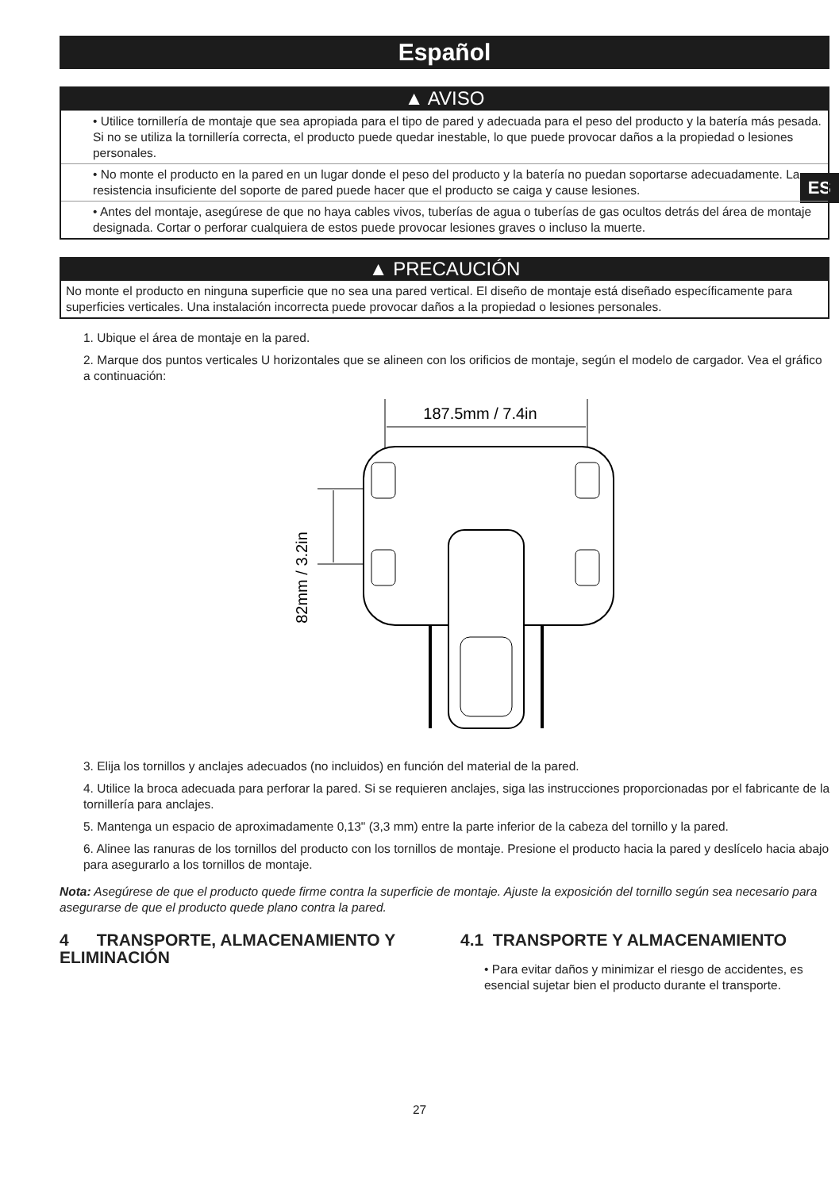ES
Español
▲ AVISO
• Utilice tornillería de montaje que sea apropiada para el tipo de pared y adecuada para el peso del producto y la batería más pesada. Si no se utiliza la tornillería correcta, el producto puede quedar inestable, lo que puede provocar daños a la propiedad o lesiones personales.
• No monte el producto en la pared en un lugar donde el peso del producto y la batería no puedan soportarse adecuadamente. La resistencia insuficiente del soporte de pared puede hacer que el producto se caiga y cause lesiones.
• Antes del montaje, asegúrese de que no haya cables vivos, tuberías de agua o tuberías de gas ocultos detrás del área de montaje designada. Cortar o perforar cualquiera de estos puede provocar lesiones graves o incluso la muerte.
▲ PRECAUCIÓN
No monte el producto en ninguna superficie que no sea una pared vertical. El diseño de montaje está diseñado específicamente para superficies verticales. Una instalación incorrecta puede provocar daños a la propiedad o lesiones personales.
1. Ubique el área de montaje en la pared.
2. Marque dos puntos verticales U horizontales que se alineen con los orificios de montaje, según el modelo de cargador. Vea el gráfico a continuación:
187.5mm / 7.4in
82mm / 3.2in
3. Elija los tornillos y anclajes adecuados (no incluidos) en función del material de la pared.
4. Utilice la broca adecuada para perforar la pared. Si se requieren anclajes, siga las instrucciones proporcionadas por el fabricante de la tornillería para anclajes.
5. Mantenga un espacio de aproximadamente 0,13" (3,3 mm) entre la parte inferior de la cabeza del tornillo y la pared.
6. Alinee las ranuras de los tornillos del producto con los tornillos de montaje. Presione el producto hacia la pared y deslícelo hacia abajo para asegurarlo a los tornillos de montaje.
Nota: Asegúrese de que el producto quede firme contra la superficie de montaje. Ajuste la exposición del tornillo según sea necesario para asegurarse de que el producto quede plano contra la pared.
4 TRANSPORTE, ALMACENAMIENTO Y ELIMINACIÓN
4.1 TRANSPORTE Y ALMACENAMIENTO
• Para evitar daños y minimizar el riesgo de accidentes, es esencial sujetar bien el producto durante el transporte.
27